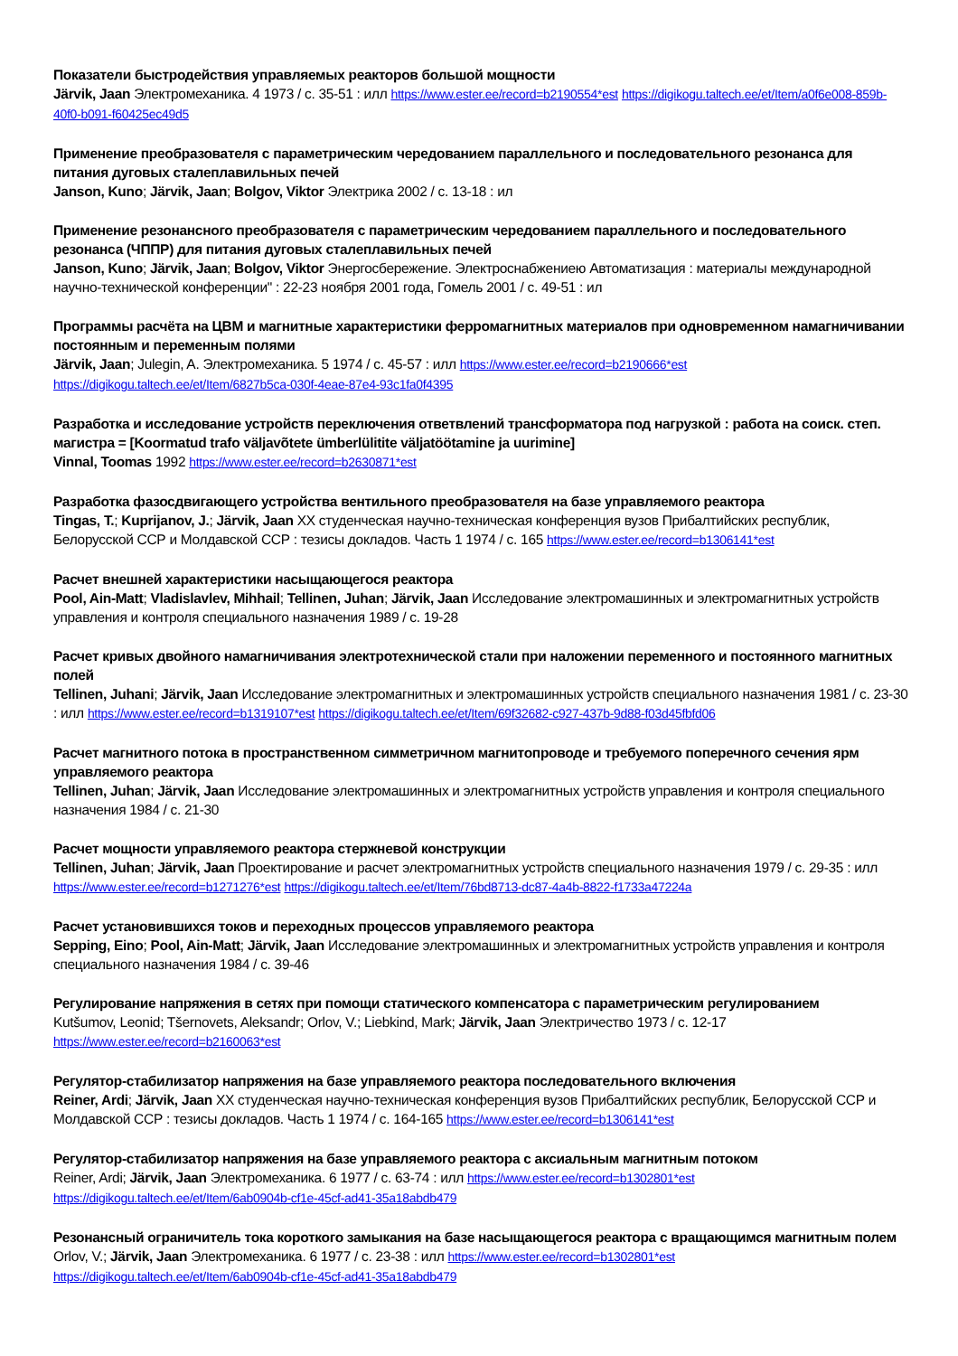Показатели быстродействия управляемых реакторов большой мощности
Järvik, Jaan Электромеханика. 4 1973 / с. 35-51 : илл https://www.ester.ee/record=b2190554*est https://digikogu.taltech.ee/et/Item/a0f6e008-859b-40f0-b091-f60425ec49d5
Применение преобразователя с параметрическим чередованием параллельного и последовательного резонанса для питания дуговых сталеплавильных печей
Janson, Kuno; Järvik, Jaan; Bolgov, Viktor Электрика 2002 / с. 13-18 : ил
Применение резонансного преобразователя с параметрическим чередованием параллельного и последовательного резонанса (ЧППР) для питания дуговых сталеплавильных печей
Janson, Kuno; Järvik, Jaan; Bolgov, Viktor Энергосбережение. Электроснабжениею Автоматизация : материалы международной научно-технической конференции" : 22-23 ноября 2001 года, Гомель 2001 / с. 49-51 : ил
Программы расчёта на ЦВМ и магнитные характеристики ферромагнитных материалов при одновременном намагничивании постоянным и переменным полями
Järvik, Jaan; Julegin, A. Электромеханика. 5 1974 / с. 45-57 : илл https://www.ester.ee/record=b2190666*est https://digikogu.taltech.ee/et/Item/6827b5ca-030f-4eae-87e4-93c1fa0f4395
Разработка и исследование устройств переключения ответвлений трансформатора под нагрузкой : работа на соиск. степ. магистра = [Koormatud trafo väljavõtete ümberlülitite väljatöötamine ja uurimine]
Vinnal, Toomas 1992 https://www.ester.ee/record=b2630871*est
Разработка фазосдвигающего устройства вентильного преобразователя на базе управляемого реактора
Tingas, T.; Kuprijanov, J.; Järvik, Jaan XX студенческая научно-техническая конференция вузов Прибалтийских республик, Белорусской ССР и Молдавской ССР : тезисы докладов. Часть 1 1974 / с. 165 https://www.ester.ee/record=b1306141*est
Расчет внешней характеристики насыщающегося реактора
Pool, Ain-Matt; Vladislavlev, Mihhail; Tellinen, Juhan; Järvik, Jaan Исследование электромашинных и электромагнитных устройств управления и контроля специального назначения 1989 / с. 19-28
Расчет кривых двойного намагничивания электротехнической стали при наложении переменного и постоянного магнитных полей
Tellinen, Juhani; Järvik, Jaan Исследование электромагнитных и электромашинных устройств специального назначения 1981 / с. 23-30 : илл https://www.ester.ee/record=b1319107*est https://digikogu.taltech.ee/et/Item/69f32682-c927-437b-9d88-f03d45fbfd06
Расчет магнитного потока в пространственном симметричном магнитопроводе и требуемого поперечного сечения ярм управляемого реактора
Tellinen, Juhan; Järvik, Jaan Исследование электромашинных и электромагнитных устройств управления и контроля специального назначения 1984 / с. 21-30
Расчет мощности управляемого реактора стержневой конструкции
Tellinen, Juhan; Järvik, Jaan Проектирование и расчет электромагнитных устройств специального назначения 1979 / с. 29-35 : илл https://www.ester.ee/record=b1271276*est https://digikogu.taltech.ee/et/Item/76bd8713-dc87-4a4b-8822-f1733a47224a
Расчет установившихся токов и переходных процессов управляемого реактора
Sepping, Eino; Pool, Ain-Matt; Järvik, Jaan Исследование электромашинных и электромагнитных устройств управления и контроля специального назначения 1984 / с. 39-46
Регулирование напряжения в сетях при помощи статического компенсатора с параметрическим регулированием
Kutšumov, Leonid; Tšernovets, Aleksandr; Orlov, V.; Liebkind, Mark; Järvik, Jaan Электричество 1973 / с. 12-17 https://www.ester.ee/record=b2160063*est
Регулятор-стабилизатор напряжения на базе управляемого реактора последовательного включения
Reiner, Ardi; Järvik, Jaan XX студенческая научно-техническая конференция вузов Прибалтийских республик, Белорусской ССР и Молдавской ССР : тезисы докладов. Часть 1 1974 / с. 164-165 https://www.ester.ee/record=b1306141*est
Регулятор-стабилизатор напряжения на базе управляемого реактора с аксиальным магнитным потоком
Reiner, Ardi; Järvik, Jaan Электромеханика. 6 1977 / с. 63-74 : илл https://www.ester.ee/record=b1302801*est https://digikogu.taltech.ee/et/Item/6ab0904b-cf1e-45cf-ad41-35a18abdb479
Резонансный ограничитель тока короткого замыкания на базе насыщающегося реактора с вращающимся магнитным полем
Orlov, V.; Järvik, Jaan Электромеханика. 6 1977 / с. 23-38 : илл https://www.ester.ee/record=b1302801*est https://digikogu.taltech.ee/et/Item/6ab0904b-cf1e-45cf-ad41-35a18abdb479